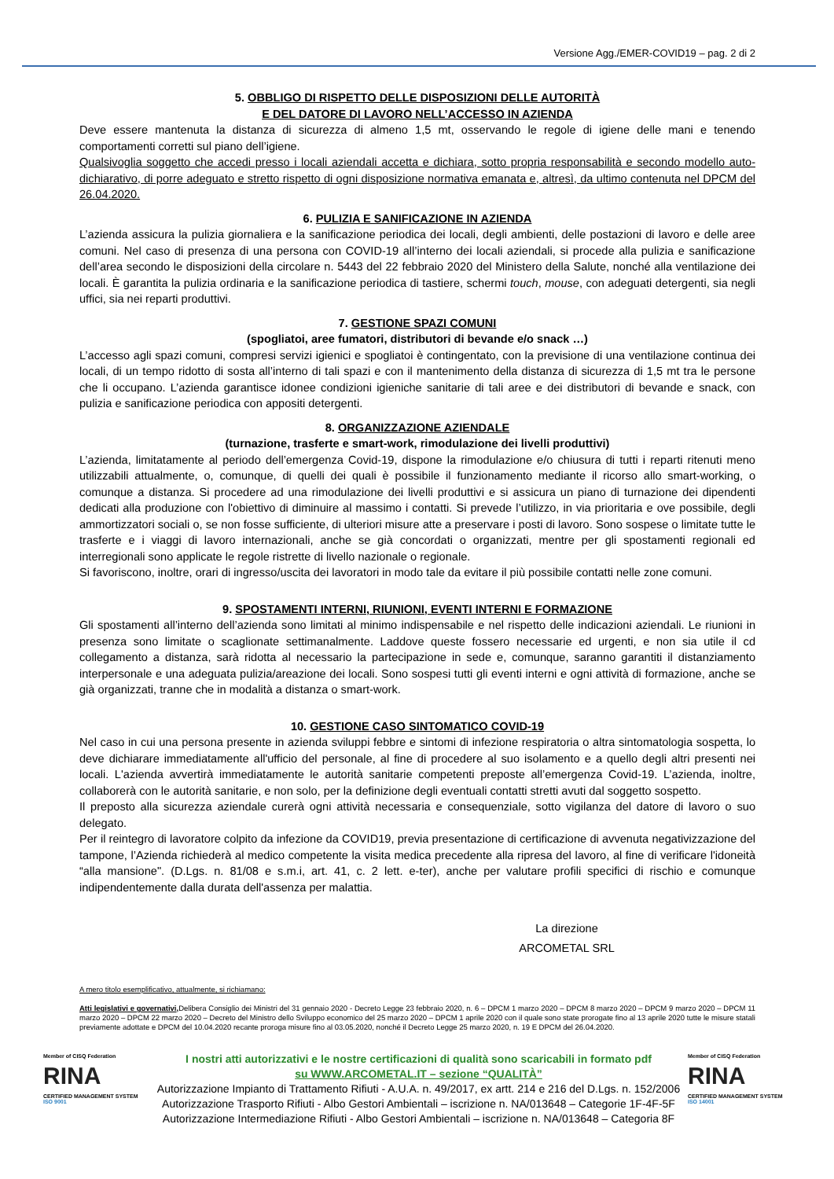Versione Agg./EMER-COVID19 – pag. 2 di 2
5. OBBLIGO DI RISPETTO DELLE DISPOSIZIONI DELLE AUTORITÀ
E DEL DATORE DI LAVORO NELL’ACCESSO IN AZIENDA
Deve essere mantenuta la distanza di sicurezza di almeno 1,5 mt, osservando le regole di igiene delle mani e tenendo comportamenti corretti sul piano dell’igiene.
Qualsivoglia soggetto che accedi presso i locali aziendali accetta e dichiara, sotto propria responsabilità e secondo modello auto-dichiarativo, di porre adeguato e stretto rispetto di ogni disposizione normativa emanata e, altresì, da ultimo contenuta nel DPCM del 26.04.2020.
6. PULIZIA E SANIFICAZIONE IN AZIENDA
L’azienda assicura la pulizia giornaliera e la sanificazione periodica dei locali, degli ambienti, delle postazioni di lavoro e delle aree comuni. Nel caso di presenza di una persona con COVID-19 all’interno dei locali aziendali, si procede alla pulizia e sanificazione dell’area secondo le disposizioni della circolare n. 5443 del 22 febbraio 2020 del Ministero della Salute, nonché alla ventilazione dei locali. È garantita la pulizia ordinaria e la sanificazione periodica di tastiere, schermi touch, mouse, con adeguati detergenti, sia negli uffici, sia nei reparti produttivi.
7. GESTIONE SPAZI COMUNI
(spogliatoi, aree fumatori, distributori di bevande e/o snack …)
L’accesso agli spazi comuni, compresi servizi igienici e spogliatoi è contingentato, con la previsione di una ventilazione continua dei locali, di un tempo ridotto di sosta all’interno di tali spazi e con il mantenimento della distanza di sicurezza di 1,5 mt tra le persone che li occupano. L’azienda garantisce idonee condizioni igieniche sanitarie di tali aree e dei distributori di bevande e snack, con pulizia e sanificazione periodica con appositi detergenti.
8. ORGANIZZAZIONE AZIENDALE
(turnazione, trasferte e smart-work, rimodulazione dei livelli produttivi)
L’azienda, limitatamente al periodo dell’emergenza Covid-19, dispone la rimodulazione e/o chiusura di tutti i reparti ritenuti meno utilizzabili attualmente, o, comunque, di quelli dei quali è possibile il funzionamento mediante il ricorso allo smart-working, o comunque a distanza. Si procedere ad una rimodulazione dei livelli produttivi e si assicura un piano di turnazione dei dipendenti dedicati alla produzione con l'obiettivo di diminuire al massimo i contatti. Si prevede l’utilizzo, in via prioritaria e ove possibile, degli ammortizzatori sociali o, se non fosse sufficiente, di ulteriori misure atte a preservare i posti di lavoro. Sono sospese o limitate tutte le trasferte e i viaggi di lavoro internazionali, anche se già concordati o organizzati, mentre per gli spostamenti regionali ed interregionali sono applicate le regole ristrette di livello nazionale o regionale.
Si favoriscono, inoltre, orari di ingresso/uscita dei lavoratori in modo tale da evitare il più possibile contatti nelle zone comuni.
9. SPOSTAMENTI INTERNI, RIUNIONI, EVENTI INTERNI E FORMAZIONE
Gli spostamenti all’interno dell’azienda sono limitati al minimo indispensabile e nel rispetto delle indicazioni aziendali. Le riunioni in presenza sono limitate o scaglionate settimanalmente. Laddove queste fossero necessarie ed urgenti, e non sia utile il cd collegamento a distanza, sarà ridotta al necessario la partecipazione in sede e, comunque, saranno garantiti il distanziamento interpersonale e una adeguata pulizia/areazione dei locali. Sono sospesi tutti gli eventi interni e ogni attività di formazione, anche se già organizzati, tranne che in modalità a distanza o smart-work.
10. GESTIONE CASO SINTOMATICO COVID-19
Nel caso in cui una persona presente in azienda sviluppi febbre e sintomi di infezione respiratoria o altra sintomatologia sospetta, lo deve dichiarare immediatamente all'ufficio del personale, al fine di procedere al suo isolamento e a quello degli altri presenti nei locali. L'azienda avvertirà immediatamente le autorità sanitarie competenti preposte all’emergenza Covid-19. L’azienda, inoltre, collaborerà con le autorità sanitarie, e non solo, per la definizione degli eventuali contatti stretti avuti dal soggetto sospetto.
Il preposto alla sicurezza aziendale curerà ogni attività necessaria e consequenziale, sotto vigilanza del datore di lavoro o suo delegato.
Per il reintegro di lavoratore colpito da infezione da COVID19, previa presentazione di certificazione di avvenuta negativizzazione del tampone, l’Azienda richiederà al medico competente la visita medica precedente alla ripresa del lavoro, al fine di verificare l'idoneità “alla mansione". (D.Lgs. n. 81/08 e s.m.i, art. 41, c. 2 lett. e-ter), anche per valutare profili specifici di rischio e comunque indipendentemente dalla durata dell'assenza per malattia.
La direzione
ARCOMETAL SRL
A mero titolo esemplificativo, attualmente, si richiamano:
Atti legislativi e governativi, Delibera Consiglio dei Ministri del 31 gennaio 2020 - Decreto Legge 23 febbraio 2020, n. 6 – DPCM 1 marzo 2020 – DPCM 8 marzo 2020 – DPCM 9 marzo 2020 – DPCM 11 marzo 2020 – DPCM 22 marzo 2020 – Decreto del Ministro dello Sviluppo economico del 25 marzo 2020 – DPCM 1 aprile 2020 con il quale sono state prorogate fino al 13 aprile 2020 tutte le misure statali previamente adottate e DPCM del 10.04.2020 recante proroga misure fino al 03.05.2020, nonché il Decreto Legge 25 marzo 2020, n. 19 E DPCM del 26.04.2020.
Member of CISQ Federation
RINA
CERTIFIED MANAGEMENT SYSTEM
ISO 9001
I nostri atti autorizzativi e le nostre certificazioni di qualità sono scaricabili in formato pdf
su WWW.ARCOMETAL.IT – sezione “QUALITÀ”
Autorizzazione Impianto di Trattamento Rifiuti - A.U.A. n. 49/2017, ex artt. 214 e 216 del D.Lgs. n. 152/2006
Autorizzazione Trasporto Rifiuti - Albo Gestori Ambientali – iscrizione n. NA/013648 – Categorie 1F-4F-5F
Autorizzazione Intermediazione Rifiuti - Albo Gestori Ambientali – iscrizione n. NA/013648 – Categoria 8F
Member of CISQ Federation
RINA
CERTIFIED MANAGEMENT SYSTEM
ISO 14001